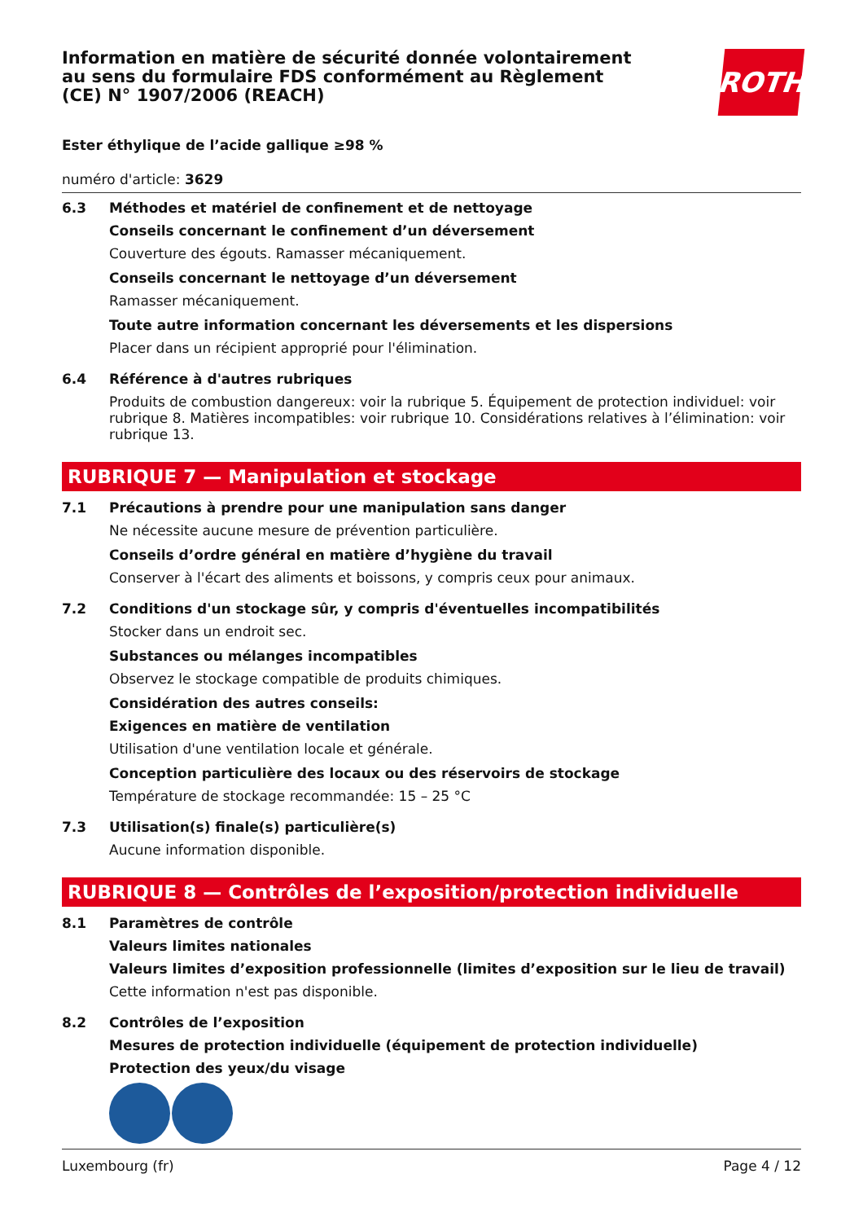Information en matière de sécurité donnée volontairement au sens du formulaire FDS conformément au Règlement (CE) N° 1907/2006 (REACH)
ROTH
Ester éthylique de l’acide gallique ≥98 %
numéro d'article: 3629
6.3 Méthodes et matériel de confinement et de nettoyage
Conseils concernant le confinement d’un déversement
Couverture des égouts. Ramasser mécaniquement.
Conseils concernant le nettoyage d’un déversement
Ramasser mécaniquement.
Toute autre information concernant les déversements et les dispersions
Placer dans un récipient approprié pour l'élimination.
6.4 Référence à d'autres rubriques
Produits de combustion dangereux: voir la rubrique 5. Équipement de protection individuel: voir rubrique 8. Matières incompatibles: voir rubrique 10. Considérations relatives à l’élimination: voir rubrique 13.
RUBRIQUE 7 — Manipulation et stockage
7.1 Précautions à prendre pour une manipulation sans danger
Ne nécessite aucune mesure de prévention particulière.
Conseils d’ordre général en matière d’hygiène du travail
Conserver à l'écart des aliments et boissons, y compris ceux pour animaux.
7.2 Conditions d'un stockage sûr, y compris d'éventuelles incompatibilités
Stocker dans un endroit sec.
Substances ou mélanges incompatibles
Observez le stockage compatible de produits chimiques.
Considération des autres conseils:
Exigences en matière de ventilation
Utilisation d'une ventilation locale et générale.
Conception particulière des locaux ou des réservoirs de stockage
Température de stockage recommandée: 15 – 25 °C
7.3 Utilisation(s) finale(s) particulière(s)
Aucune information disponible.
RUBRIQUE 8 — Contrôles de l’exposition/protection individuelle
8.1 Paramètres de contrôle
Valeurs limites nationales
Valeurs limites d’exposition professionnelle (limites d’exposition sur le lieu de travail)
Cette information n'est pas disponible.
8.2 Contrôles de l’exposition
Mesures de protection individuelle (équipement de protection individuelle)
Protection des yeux/du visage
Luxembourg (fr) Page 4 / 12